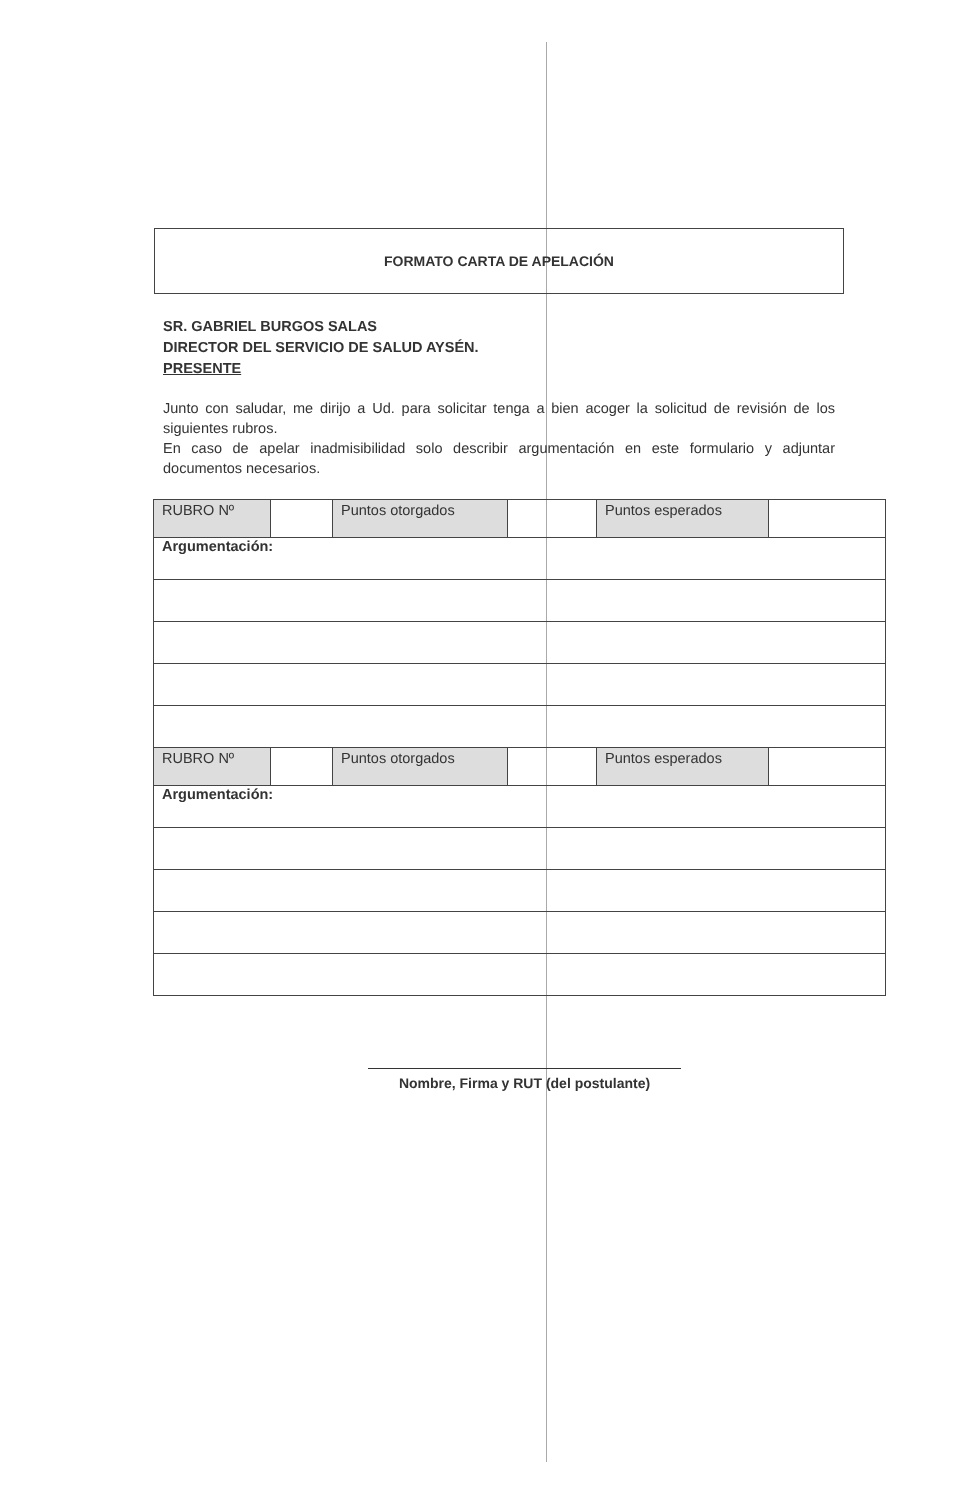FORMATO CARTA DE APELACIÓN
SR. GABRIEL BURGOS SALAS
DIRECTOR DEL SERVICIO DE SALUD AYSÉN.
PRESENTE
Junto con saludar, me dirijo a Ud. para solicitar tenga a bien acoger la solicitud de revisión de los siguientes rubros.
En caso de apelar inadmisibilidad solo describir argumentación en este formulario y adjuntar documentos necesarios.
| RUBRO Nº | | Puntos otorgados | | Puntos esperados | |
| Argumentación: | | | | | |
| RUBRO Nº | | Puntos otorgados | | Puntos esperados | |
| Argumentación: | | | | | |
Nombre, Firma y RUT (del postulante)